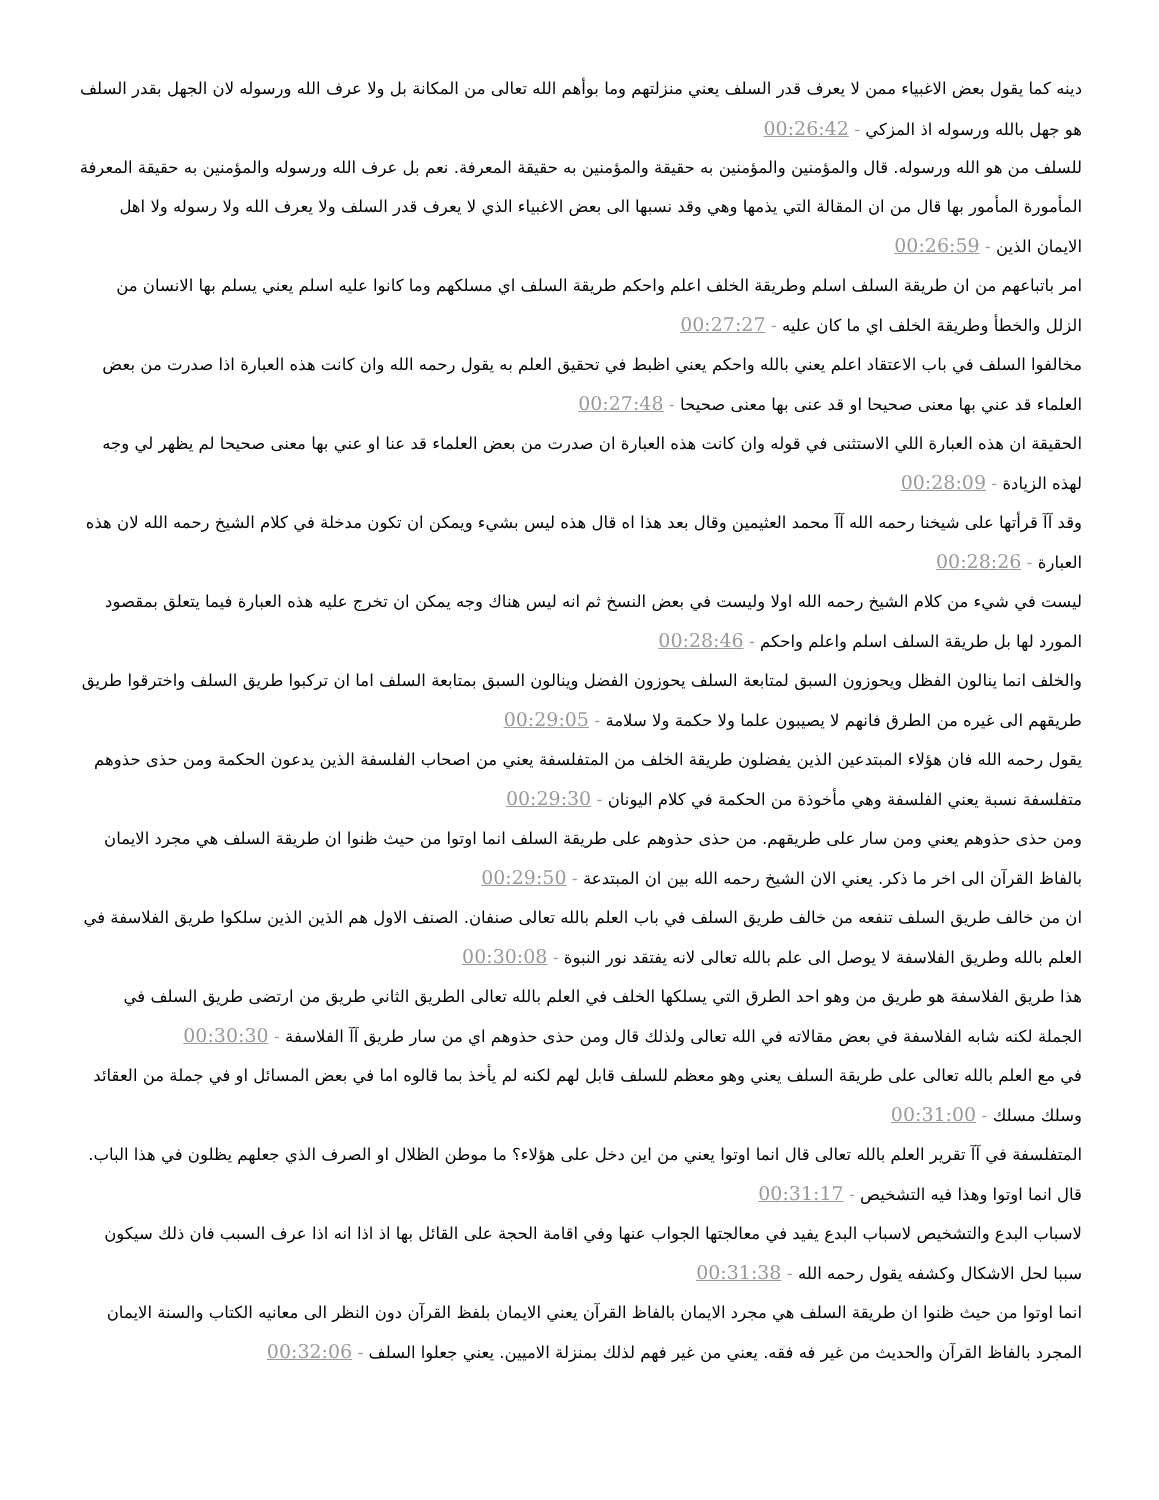دينه كما يقول بعض الاغبياء ممن لا يعرف قدر السلف يعني منزلتهم وما بوأهم الله تعالى من المكانة بل ولا عرف الله ورسوله لان الجهل بقدر السلف هو جهل بالله ورسوله اذ المزكي - 00:26:42
للسلف من هو الله ورسوله. قال والمؤمنين والمؤمنين به حقيقة والمؤمنين به حقيقة المعرفة. نعم بل عرف الله ورسوله والمؤمنين به حقيقة المعرفة المأمورة المأمور بها قال من ان المقالة التي يذمها وهي وقد نسبها الى بعض الاغبياء الذي لا يعرف قدر السلف ولا يعرف الله ولا رسوله ولا اهل الايمان الذين - 00:26:59
امر باتباعهم من ان طريقة السلف اسلم وطريقة الخلف اعلم واحكم طريقة السلف اي مسلكهم وما كانوا عليه اسلم يعني يسلم بها الانسان من الزلل والخطأ وطريقة الخلف اي ما كان عليه - 00:27:27
مخالفوا السلف في باب الاعتقاد اعلم يعني بالله واحكم يعني اظبط في تحقيق العلم به يقول رحمه الله وان كانت هذه العبارة اذا صدرت من بعض العلماء قد عني بها معنى صحيحا او قد عنى بها معنى صحيحا - 00:27:48
الحقيقة ان هذه العبارة اللي الاستثنى في قوله وان كانت هذه العبارة ان صدرت من بعض العلماء قد عنا او عني بها معنى صحيحا لم يظهر لي وجه لهذه الزيادة - 00:28:09
وقد آآ قرأتها على شيخنا رحمه الله آآ محمد العثيمين وقال بعد هذا اه قال هذه ليس بشيء ويمكن ان تكون مدخلة في كلام الشيخ رحمه الله لان هذه العبارة - 00:28:26
ليست في شيء من كلام الشيخ رحمه الله اولا وليست في بعض النسخ ثم انه ليس هناك وجه يمكن ان تخرج عليه هذه العبارة فيما يتعلق بمقصود المورد لها بل طريقة السلف اسلم واعلم واحكم - 00:28:46
والخلف انما ينالون الفظل ويحوزون السبق لمتابعة السلف يحوزون الفضل وينالون السبق بمتابعة السلف اما ان تركبوا طريق السلف واخترقوا طريق طريقهم الى غيره من الطرق فانهم لا يصيبون علما ولا حكمة ولا سلامة - 00:29:05
يقول رحمه الله فان هؤلاء المبتدعين الذين يفضلون طريقة الخلف من المتفلسفة يعني من اصحاب الفلسفة الذين يدعون الحكمة ومن حذى حذوهم متفلسفة نسبة يعني الفلسفة وهي مأخوذة من الحكمة في كلام اليونان - 00:29:30
ومن حذى حذوهم يعني ومن سار على طريقهم. من حذى حذوهم على طريقة السلف انما اوتوا من حيث ظنوا ان طريقة السلف هي مجرد الايمان بالفاظ القرآن الى اخر ما ذكر. يعني الان الشيخ رحمه الله بين ان المبتدعة - 00:29:50
ان من خالف طريق السلف تنفعه من خالف طريق السلف في باب العلم بالله تعالى صنفان. الصنف الاول هم الذين الذين سلكوا طريق الفلاسفة في العلم بالله وطريق الفلاسفة لا يوصل الى علم بالله تعالى لانه يفتقد نور النبوة - 00:30:08
هذا طريق الفلاسفة هو طريق من وهو احد الطرق التي يسلكها الخلف في العلم بالله تعالى الطريق الثاني طريق من ارتضى طريق السلف في الجملة لكنه شابه الفلاسفة في بعض مقالاته في الله تعالى ولذلك قال ومن حذى حذوهم اي من سار طريق آآ الفلاسفة - 00:30:30
في مع العلم بالله تعالى على طريقة السلف يعني وهو معظم للسلف قابل لهم لكنه لم يأخذ بما قالوه اما في بعض المسائل او في جملة من العقائد وسلك مسلك - 00:31:00
المتفلسفة في آآ تقرير العلم بالله تعالى قال انما اوتوا يعني من اين دخل على هؤلاء؟ ما موطن الظلال او الصرف الذي جعلهم يظلون في هذا الباب. قال انما اوتوا وهذا فيه التشخيص - 00:31:17
لاسباب البدع والتشخيص لاسباب البدع يفيد في معالجتها الجواب عنها وفي اقامة الحجة على القائل بها اذ اذا انه اذا عرف السبب فان ذلك سيكون سببا لحل الاشكال وكشفه يقول رحمه الله - 00:31:38
انما اوتوا من حيث ظنوا ان طريقة السلف هي مجرد الايمان بالفاظ القرآن يعني الايمان بلفظ القرآن دون النظر الى معانيه الكتاب والسنة الايمان المجرد بالفاظ القرآن والحديث من غير فه فقه. يعني من غير فهم لذلك بمنزلة الاميين. يعني جعلوا السلف - 00:32:06